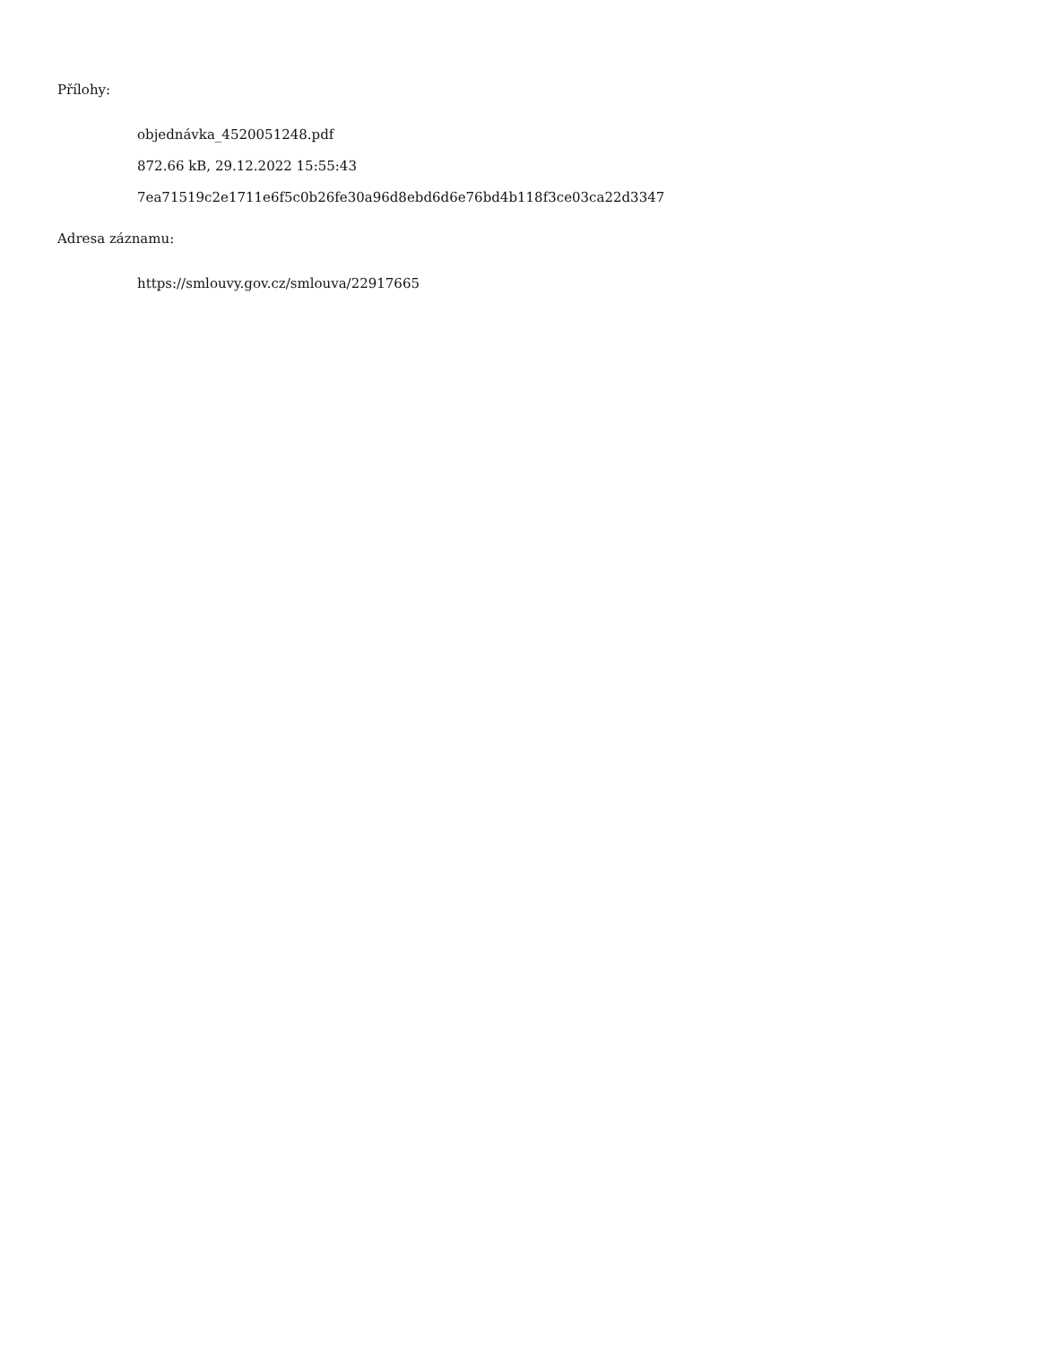Přílohy:
objednávka_4520051248.pdf
872.66 kB, 29.12.2022 15:55:43
7ea71519c2e1711e6f5c0b26fe30a96d8ebd6d6e76bd4b118f3ce03ca22d3347
Adresa záznamu:
https://smlouvy.gov.cz/smlouva/22917665